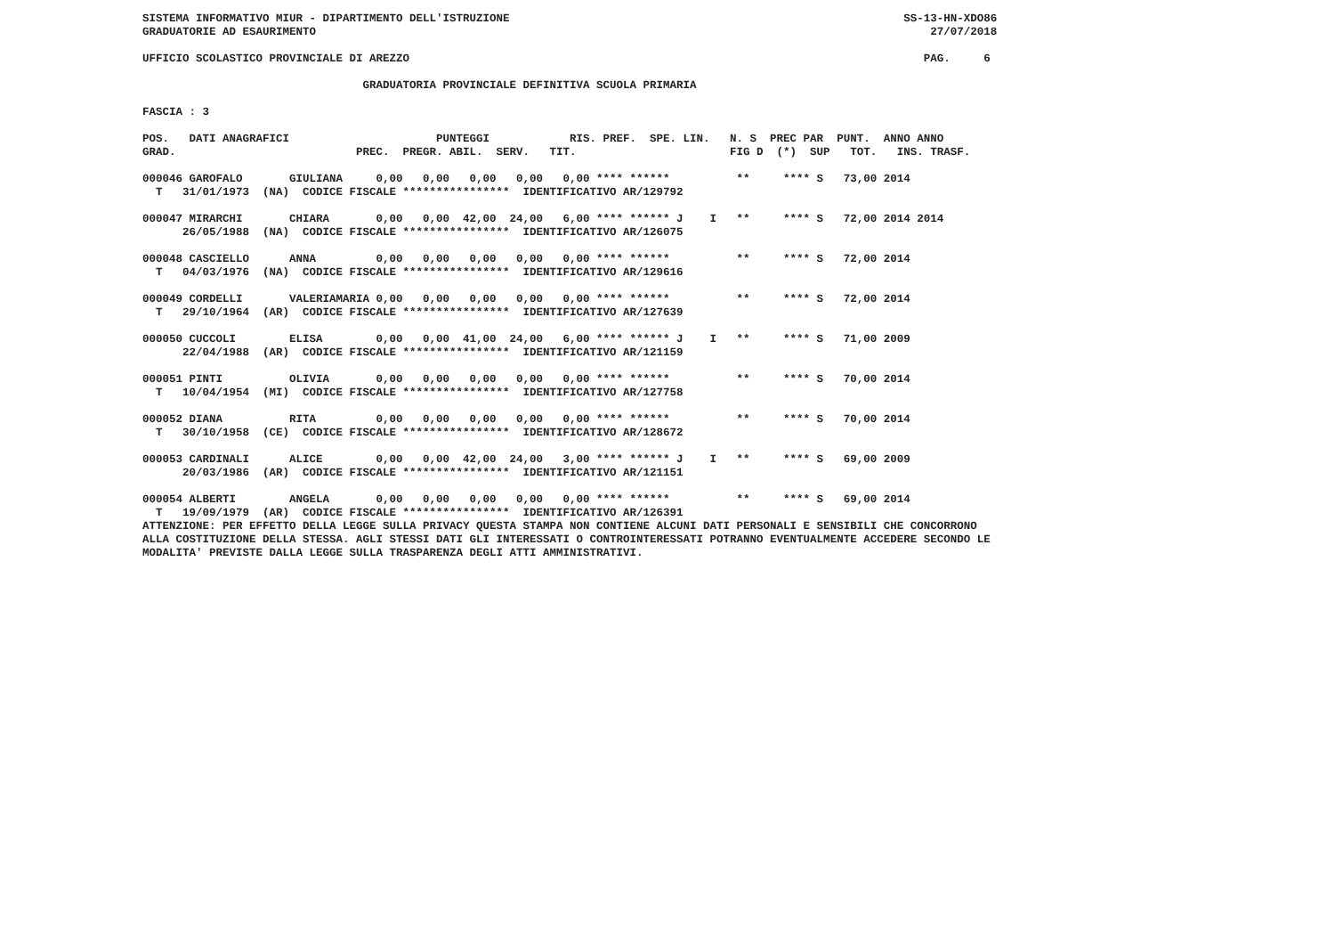SISTEMA INFORMATIVO MIUR - DIPARTIMENTO DELL'ISTRUZIONE                                                           SS-13-HN-XDO86
GRADUATORIE AD ESAURIMENTO                                                                                            27/07/2018

UFFICIO SCOLASTICO PROVINCIALE DI AREZZO                                                                             PAG.     6

                                 GRADUATORIA PROVINCIALE DEFINITIVA SCUOLA PRIMARIA

FASCIA : 3

POS.   DATI ANAGRAFICI                      PUNTEGGI            RIS. PREF.  SPE. LIN.   N. S  PREC PAR  PUNT.  ANNO ANNO
GRAD.                           PREC.  PREGR. ABIL.  SERV.   TIT.                       FIG D  (*)  SUP   TOT.   INS. TRASF.

000046 GAROFALO       GIULIANA     0,00   0,00   0,00   0,00   0,00 **** ******          **     **** S   73,00 2014
  T   31/01/1973  (NA)  CODICE FISCALE ****************  IDENTIFICATIVO AR/129792

000047 MIRARCHI       CHIARA       0,00   0,00  42,00  24,00   6,00 **** ****** J    I   **     **** S   72,00 2014 2014
      26/05/1988  (NA)  CODICE FISCALE ****************  IDENTIFICATIVO AR/126075

000048 CASCIELLO      ANNA         0,00   0,00   0,00   0,00   0,00 **** ******          **     **** S   72,00 2014
  T   04/03/1976  (NA)  CODICE FISCALE ****************  IDENTIFICATIVO AR/129616

000049 CORDELLI       VALERIAMARIA 0,00   0,00   0,00   0,00   0,00 **** ******          **     **** S   72,00 2014
  T   29/10/1964  (AR)  CODICE FISCALE ****************  IDENTIFICATIVO AR/127639

000050 CUCCOLI        ELISA        0,00   0,00  41,00  24,00   6,00 **** ****** J    I   **     **** S   71,00 2009
      22/04/1988  (AR)  CODICE FISCALE ****************  IDENTIFICATIVO AR/121159

000051 PINTI          OLIVIA       0,00   0,00   0,00   0,00   0,00 **** ******          **     **** S   70,00 2014
  T   10/04/1954  (MI)  CODICE FISCALE ****************  IDENTIFICATIVO AR/127758

000052 DIANA          RITA         0,00   0,00   0,00   0,00   0,00 **** ******          **     **** S   70,00 2014
  T   30/10/1958  (CE)  CODICE FISCALE ****************  IDENTIFICATIVO AR/128672

000053 CARDINALI      ALICE        0,00   0,00  42,00  24,00   3,00 **** ****** J    I   **     **** S   69,00 2009
      20/03/1986  (AR)  CODICE FISCALE ****************  IDENTIFICATIVO AR/121151

000054 ALBERTI        ANGELA       0,00   0,00   0,00   0,00   0,00 **** ******          **     **** S   69,00 2014
  T   19/09/1979  (AR)  CODICE FISCALE ****************  IDENTIFICATIVO AR/126391
ATTENZIONE: PER EFFETTO DELLA LEGGE SULLA PRIVACY QUESTA STAMPA NON CONTIENE ALCUNI DATI PERSONALI E SENSIBILI CHE CONCORRONO
ALLA COSTITUZIONE DELLA STESSA. AGLI STESSI DATI GLI INTERESSATI O CONTROINTERESSATI POTRANNO EVENTUALMENTE ACCEDERE SECONDO LE
MODALITA' PREVISTE DALLA LEGGE SULLA TRASPARENZA DEGLI ATTI AMMINISTRATIVI.